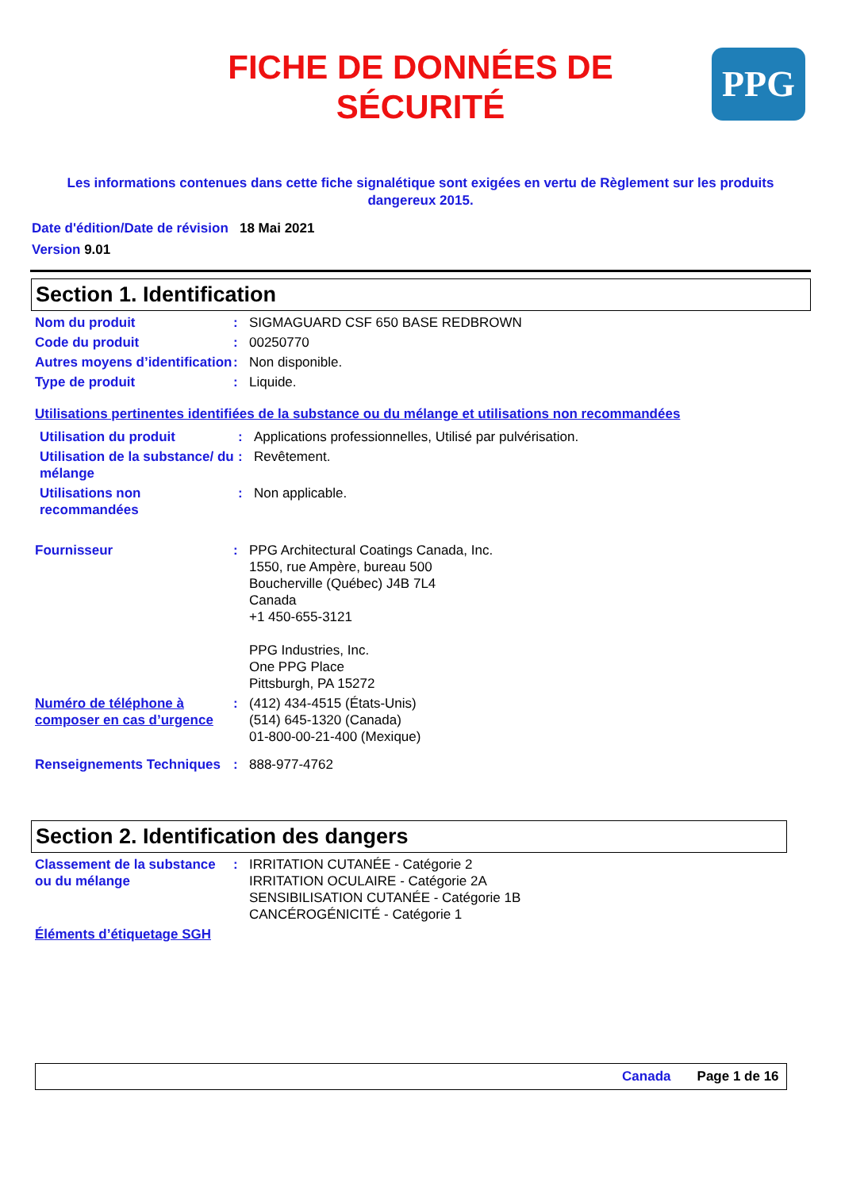PPG
FICHE DE DONNÉES DE
SÉCURITÉ
Les informations contenues dans cette fiche signalétique sont exigées en vertu de Règlement sur les produits dangereux 2015.
Date d'édition/Date de révision 18 Mai 2021
Version 9.01
Section 1. Identification
Nom du produit : SIGMAGUARD CSF 650 BASE REDBROWN
Code du produit : 00250770
Autres moyens d’identification
: Non disponible.
Type de produit : Liquide.
Utilisations pertinentes identifiées de la substance ou du mélange et utilisations non recommandées
Utilisation du produit : Applications professionnelles, Utilisé par pulvérisation.
Utilisation de la substance/ du mélange
: Revêtement.
Utilisations non recommandées
: Non applicable.
Fournisseur : PPG Architectural Coatings Canada, Inc.
1550, rue Ampère, bureau 500
Boucherville (Québec) J4B 7L4
Canada
+1 450-655-3121
PPG Industries, Inc.
One PPG Place
Pittsburgh, PA 15272
Numéro de téléphone à composer en cas d’urgence
: (412) 434-4515 (États-Unis)
(514) 645-1320 (Canada)
01-800-00-21-400 (Mexique)
Renseignements Techniques
: 888-977-4762
Section 2. Identification des dangers
Classement de la substance ou du mélange
: IRRITATION CUTANÉE - Catégorie 2
IRRITATION OCULAIRE - Catégorie 2A
SENSIBILISATION CUTANÉE - Catégorie 1B
CANCÉROGÉNICITÉ - Catégorie 1
Éléments d’étiquetage SGH
Canada Page 1 de 16